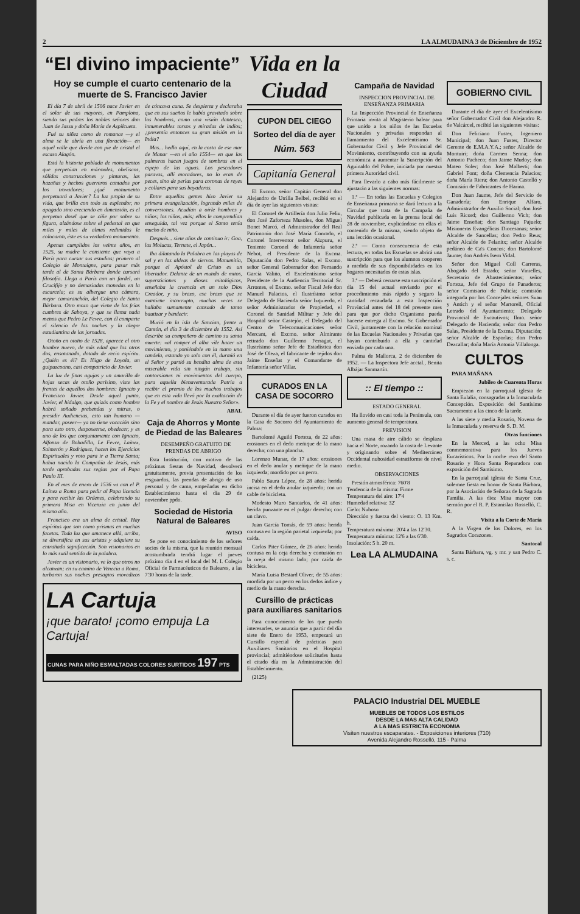2 LA ALMUDAINA 3 de Diciembre de 1952
“El divino impaciente”
Hoy se cumple el cuarto centenario de la muerte de S. Francisco Javier
El día 7 de abril de 1506 nace Javier en el solar de sus mayores, en Pamplona, siendo sus padres los nobles señores don Juan de Jassu y doña María de Azpilcueta.
Fué su niñez como de romance —y el alma se le abría en una floración— en aquel valle que divide con pie de cristal el escaso Alagón.
Está la historia poblada de monumentos que perpetúan en mármoles, obeliscos, sólidas construcciones y pinturas, las hazañas y hechos guerreros cantados por los trovadores; ¿qué monumento perpetuará a Javier? La luz propia de su vida, que brilla con todo su esplendor, no apagado sino creciendo en dimensión, es el perpetuo dosel que se ciñe por sobre su figura, alzándose sobre el pedestal en que miles y miles de almas redimidas le colocaron, éste es su verdadero monumento.
Apenas cumplidos los veinte años, en 1525, su madre le consiente que vaya a París para cursar sus estudios; primero al Colegio de Montaigne, para pasar más tarde al de Santa Bárbara donde cursará filosofía. Llega a París con un fardel, un Crucifijo y no demasiadas monedas en la escarcela; es su albergue una cámara, mejor camaranchón, del Colegio de Santa Bárbara. Otro mozo que viene de las frías cumbres de Saboya, y que se llama nada menos que Pedro Le Fevre, con él comparte el silencio de las noches y la alegre estudiantina de las jornadas.
Otoño en otoño de 1528, aparece el otro hombre nuevo, de más edad que los otros dos, ensotanado, dotado de recio espíritu. ¿Quién es él? Es Iñigo de Loyola, un guipuzcoano, casi compatricio de Javier.
La luz de finas agujas y un amarillo de hojas secas de otoño parisino, viste las frentes de aquellos dos hombres: Ignacio y Francisco Javier. Desde aquel punto, Javier, el hidalgo, que quizás como hombre habrá soñado prebendas y mitras, o presidir Audiencias, esto tan humano —mandar, poseer— ya no tiene vocación sino para esto otro, desposeerse, obedecer, y es uno de los que conjuntamente con Ignacio, Alfonso de Bobadilla, Le Fevre, Laínez, Salmerón y Rodríguez, hacen los Ejercicios Espirituales y voto para ir a Tierra Santa; habia nacido la Compañía de Jesús, más tarde aprobadas sus reglas por el Papa Paulo III.
En el mes de enero de 1536 va con el P. Laínez a Roma para pedir al Papa licencia y para recibir las Ordenes, celebrando su primera Misa en Vicenzia en junio del mismo año.
Francisco era un alma de cristal. Hay espíritus que son como prismas en muchas facetas. Toda luz que amanece allá, arriba, se diversifica en sus aristas y adquiere su entrañada significación. Son visionarios en lo más sutil sentido de la palabra.
Javier es un visionario, ve lo que otros no alcanzan; en su camino de Venecia a Roma, turbaron sus noches presagios movedizos de cóncava cuna. Se despierta y declaraba que en sus sueños le había gravitado sobre los hombros, como una visión dantesca, innumerables torsos y miradas de indios; ¿presentía entonces su gran misión en la India?
Mas... hedlo aquí, en la costa de ese mar de Manar —en el año 1554— en que las palmeras hacen juegos de sombras en el espejo de las aguas. Los pescadores paravas, allí moradores, no lo eran de peces, sino de perlas para coronas de reyes y collares para sus bayaderas.
Entre aquellas gentes hizo Javier su primera evangelización, logrando miles de conversiones. Acudían a oírle hombres y niños; los niños, más; ellos le comprendían enseguida, tal vez porque el Santo tenía mucho de niño.
Después... siete años de continuo ir: Goa, las Molucas, Ternate, el Japón...
Iba dilatando la Palabra en las playas de sal y en las aldeas de siervos. Manumitía, porque el Apóstol de Cristo es un libertador. Delante de un mundo de mitos, supersticiones y dioses mitológicos, enseñaba la creencia en un solo Dios Creador, y su brazo, ese brazo que se mantiene incorrupto, muchas veces se hallaba sumamente cansado de tanto bautizar y bendecir.
Murió en la isla de Sancian, frente a Cantón, el día 3 de diciembre de 1552. Así describe su compañero de camino su santa muerte: «al romper el alba vile hacer un movimiento, y poniéndole en la mano una candela, estando yo solo con él, durmió en el Señor y partió su bendita alma de esta miserable vida sin ningún trabajo, sin contorsiones ni movimientos del cuerpo, para aquella bienaventurada Patria a recibir el premio de los muchos trabajos que en esta vida llevó por la exaltación de la Fe y el nombre de Jesús Nuestro Señor».
ABAL
Caja de Ahorros y Monte de Piedad de las Baleares
DESEMPEÑO GRATUITO DE PRENDAS DE ABRIGO
Esta Institución, con motivo de las próximas fiestas de Navidad, devolverá gratuitamente, previa presentación de los resguardos, las prendas de abrigo de uso personal y de cama, empeñadas en dicho Establecimiento hasta el día 29 de noviembre ppdo.
Sociedad de Historia Natural de Baleares
AVISO
Se pone en conocimiento de los señores socios de la misma, que la reunión mensual acostumbrada tendrá lugar el jueves próximo día 4 en el local del M. I. Colegio Oficial de Farmacéuticos de Baleares, a las 7'30 horas de la tarde.
LA Cartuja
¡que barato! ¡como empuja La Cartuja!
CUNAS PARA NIÑO ESMALTADAS COLORES SURTIDOS 197 PTS
Vida en la Ciudad
CUPON DEL CIEGO
Sorteo del día de ayer
Núm. 563
Capitanía General
El Excmo. señor Capitán General don Alejandro de Utrilla Belbel, recibió en el día de ayer las siguientes visitas:
El Coronel de Artillería don Julio Feliu, don José Zaforteza Musoles, don Miguel Bonet Marcó, el Administrador del Real Patrimonio don José María Conrado, el Coronel Interventor señor Aizpuru, el Teniente Coronel de Infantería señor Nebot, el Presidente de la Excma. Diputación don Pedro Salas, el Excmo. señor General Gobernador don Fernando García Valiño, el Excelentísimo señor Presidente de la Audiencia Territorial Sr. Arrontes, el Excmo. señor Fiscal Jefe don Manuel Palacios, el Ilustrísimo señor Delegado de Hacienda señor Izquierdo, el señor Administrador de Propiedad, el Coronel de Sanidad Militar y Jefe del Hospital señor Castejón, el Delegado del Centro de Telecomunicaciones señor Mercant, el Excmo. señor Almirante retirado don Guillermo Ferragut, el Ilustrísimo señor Jefe de Estadística don José de Oleza, el fabricante de tejidos don Jaime Enseñat y el Comandante de Infantería señor Villar.
CURADOS EN LA CASA DE SOCORRO
Durante el día de ayer fueron curados en la Casa de Socorro del Ayuntamiento de Palma:
Bartolomé Aguiló Forteza, de 22 años: erosiones en el dedo meñique de la mano derecha; con una plancha.
Lorenzo Munar, de 17 años: erosiones en el dedo anular y meñique de la mano izquierda; mordido por un perro.
Pablo Saura López, de 28 años: herida incisa en el dedo anular izquierdo; con un cable de bicicleta.
Modesto Muro Sancarlos, de 41 años: herida punzante en el pulgar derecho; con un clavo.
Juan García Tomás, de 59 años: herida contusa en la región parietal izquierda; por caída.
Carlos Piter Gómez, de 26 años: herida contusa en la ceja derecha y contusión en la oreja del mismo lado; por caída de bicicleta.
María Luisa Bestard Oliver, de 55 años: mordida por un perro en los dedos índice y medio de la mano derecha.
Cursillo de prácticas para auxiliares sanitarios
Para conocimiento de los que pueda interesarles, se anuncia que a partir del día siete de Enero de 1953, empezará un Cursillo especial de prácticas para Auxiliares Sanitarios en el Hospital provincial; admitiéndose solicitudes hasta el citado día en la Administración del Establecimiento.
(2125)
Campaña de Navidad
INSPECCION PROVINCIAL DE ENSEÑANZA PRIMARIA
La Inspección Provincial de Enseñanza Primaria invita al Magisterio balear para que unido a los niños de las Escuelas Nacionales y privadas respondan al llamamiento del Excelentísimo Sr. Gobernador Civil y Jefe Provincial del Movimiento, contribuyendo con su ayuda económica a aumentar la Suscripción del Aguinaldo del Pobre, iniciada por nuestra primera Autoridad civil.
Para llevarlo a cabo más fácilmente se ajustarán a las siguientes normas:
1.ª — En todas las Escuelas y Colegios de Enseñanza primaria se dará lectura a la Circular que trata de la Campaña de Navidad publicada en la prensa local del 28 de noviembre, explicándose en ellas el contenido de la misma, siendo objeto de una lección ocasional.
2.ª — Como consecuencia de esta lectura, en todas las Escuelas se abrirá una suscripción para que los alumnos cooperen a medida de sus disponibilidades en los hogares necesitados de estas islas.
3.ª — Deberá cerrarse esta suscripción el día 15 del actual enviando por el procedimiento más rápido y seguro la cantidad recaudada a esta Inspección Provincial antes del 18 del presente mes para que por dicho Organismo pueda hacerse entrega al Excmo. Sr. Gobernador Civil, juntamente con la relación nominal de las Escuelas Nacionales y Privadas que hayan contribuido a ella y cantidad enviada por cada una.
Palma de Mallorca, 2 de diciembre de 1952. — La Inspectora Jefe acctal., Benita Albájar Sanmartín.
:: El tiempo ::
ESTADO GENERAL
Ha llovido en casi toda la Península, con aumento general de temperatura.
PREVISION
Una masa de aire cálido se desplaza hacia el Norte, rozando la costa de Levante y originando sobre el Mediterráneo Occidental nubosidad estratiforme de nivel medio.
OBSERVACIONES
Presión atmosférica: 760'8
Tendencia de la misma: Firme
Temperatura del aire: 17'4
Humedad relativa: 32'
Cielo: Nuboso
Dirección y fuerza del viento: O. 13 Km. h.
Temperatura máxima: 20'4 a las 12'30.
Temperatura mínima: 12'6 a las 6'30.
Insolación: 5 h. 20 m.
Lea LA ALMUDAINA
GOBIERNO CIVIL
Durante el día de ayer el Excelentísimo señor Gobernador Civil don Alejandro R. de Valcárcel, recibió las siguientes visitas:
Don Feliciano Fuster, Ingeniero Municipal; don Juan Fuster, Director Gerente de E.M.A.Y.A.; señor Alcalde de Montuiri; doña Carmen Senna; don Antonio Pacheco; don Jaime Mudoy; don Mateo Soler; don José Malberti; don Gabriel Font; doña Clemencia Palacios; doña María Riera; don Antonio Castelló y Comisión de Fabricantes de Harina.
Don Juan Jaume, Jefe del Servicio de Ganadería; don Enrique Alfaro, Administrador de Auxilio Social; don José Luis Ricord; don Guillermo Vich; don Jaime Enseñat; don Santiago Pajuelo; Misioneras Evangélicas Diocesanas; señor Alcalde de Sancellas; don Pedro Reus; señor Alcalde de Felanitx; señor Alcalde pedáneo de Ca's Concos; don Bartolomé Jaume; don Andrés Isern Vidal.
Señor don Miguel Coll Carreras, Abogado del Estado; señor Vinielles, Secretario de Abastecimientos; señor Forteza, Jefe del Grupo de Panaderos; señor Comisario de Policía; comisión integrada por los Concejales señores Suau y Antich y el señor Martorell, Oficial Letrado del Ayuntamiento; Delegado Provincial de Excautivos; Ilmo. señor Delegado de Hacienda; señor don Pedro Salas, Presidente de la Excma. Diputación; señor Alcalde de Esporlas; don Pedro Dezcallar; doña María Antonia Villalonga.
CULTOS
PARA MAÑANA
Jubileo de Cuarenta Horas
Empiezan en la parroquial iglesia de Santa Eulalia, consagradas a la Inmaculada Concepción. Exposición del Santísimo Sacramento a las cinco de la tarde.
A las siete y media Rosario, Novena de la Inmaculada y reserva de S. D. M.
Otras funciones
En la Merced, a las ocho Misa conmemorativa para los Jueves Eucarísticos. Por la noche rezo del Santo Rosario y Hora Santa Reparadora con exposición del Santísimo.
En la parroquial iglesia de Santa Cruz, solemne fiesta en honor de Santa Bárbara, por la Asociación de Señoras de la Sagrada Familia. A las diez Misa mayor con sermón por el R. P. Estanislao Rosselló, C. R.
Visita a la Corte de María
A la Virgen de los Dolores, en los Sagrados Corazones.
Santoral
Santa Bárbara, vg. y mr. y san Pedro C. s. c.
PALACIO Industrial DEL MUEBLE
MUEBLES DE TODOS LOS ESTILOS
DESDE LA MAS ALTA CALIDAD
A LA MAS ESTRICTA ECONOMIA
Visiten nuestros escaparates. - Exposiciones interiores (710)
Avenida Alejandro Rosselló, 115 - Palma